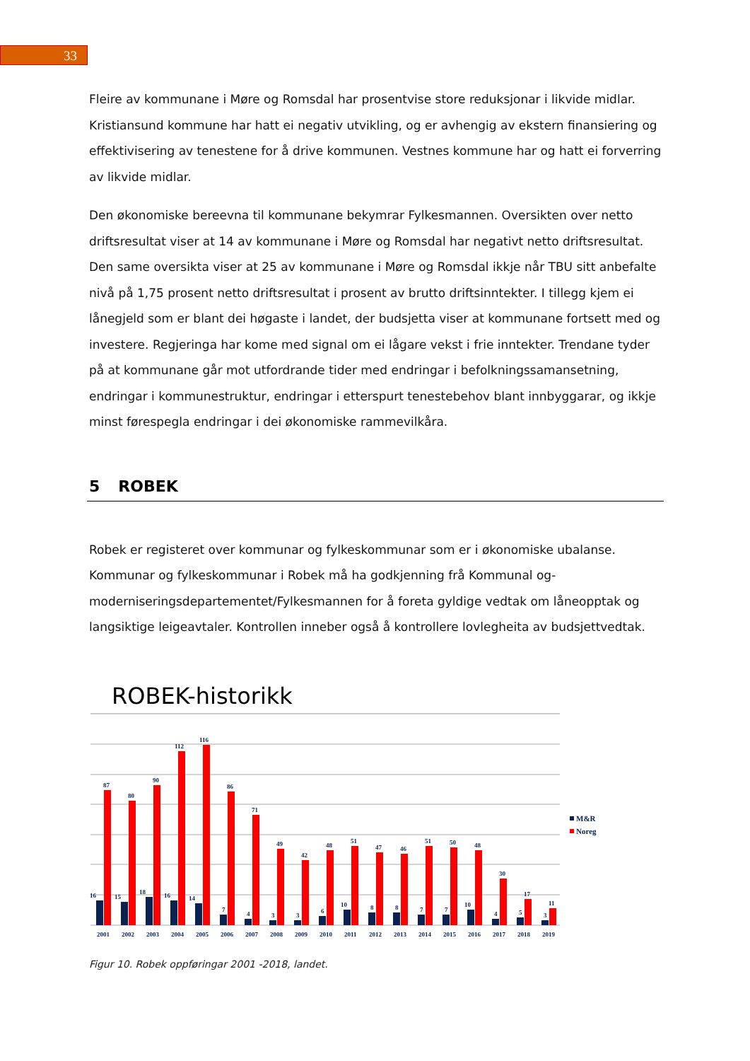33
Fleire av kommunane i Møre og Romsdal har prosentvise store reduksjonar i likvide midlar. Kristiansund kommune har hatt ei negativ utvikling, og er avhengig av ekstern finansiering og effektivisering av tenestene for å drive kommunen. Vestnes kommune har og hatt ei forverring av likvide midlar.
Den økonomiske bereevna til kommunane bekymrar Fylkesmannen. Oversikten over netto driftsresultat viser at 14 av kommunane i Møre og Romsdal har negativt netto driftsresultat. Den same oversikta viser at 25 av kommunane i Møre og Romsdal ikkje når TBU sitt anbefalte nivå på 1,75 prosent netto driftsresultat i prosent av brutto driftsinntekter. I tillegg kjem ei lånegjeld som er blant dei høgaste i landet, der budsjetta viser at kommunane fortsett med og investere. Regjeringa har kome med signal om ei lågare vekst i frie inntekter. Trendane tyder på at kommunane går mot utfordrande tider med endringar i befolkningssamansetning, endringar i kommunestruktur, endringar i etterspurt tenestebehov blant innbyggarar, og ikkje minst førespegla endringar i dei økonomiske rammevilkåra.
5 ROBEK
Robek er registeret over kommunar og fylkeskommunar som er i økonomiske ubalanse. Kommunar og fylkeskommunar i Robek må ha godkjenning frå Kommunal og-moderniseringsdepartementet/Fylkesmannen for å foreta gyldige vedtak om låneopptak og langsiktige leigeavtaler. Kontrollen inneber også å kontrollere lovlegheita av budsjettvedtak.
ROBEK-historikk
16
87
2001
15
80
2002
18
90
2003
16
112
2004
14
116
2005
7
86
2006
4
71
2007
3
49
2008
3
42
2009
6
48
2010
10
51
2011
8
47
2012
8
46
2013
7
51
2014
7
50
2015
10
48
2016
4
30
2017
5
17
2018
3
11
2019
M&R
Noreg
Figur 10. Robek oppføringar 2001 -2018, landet.